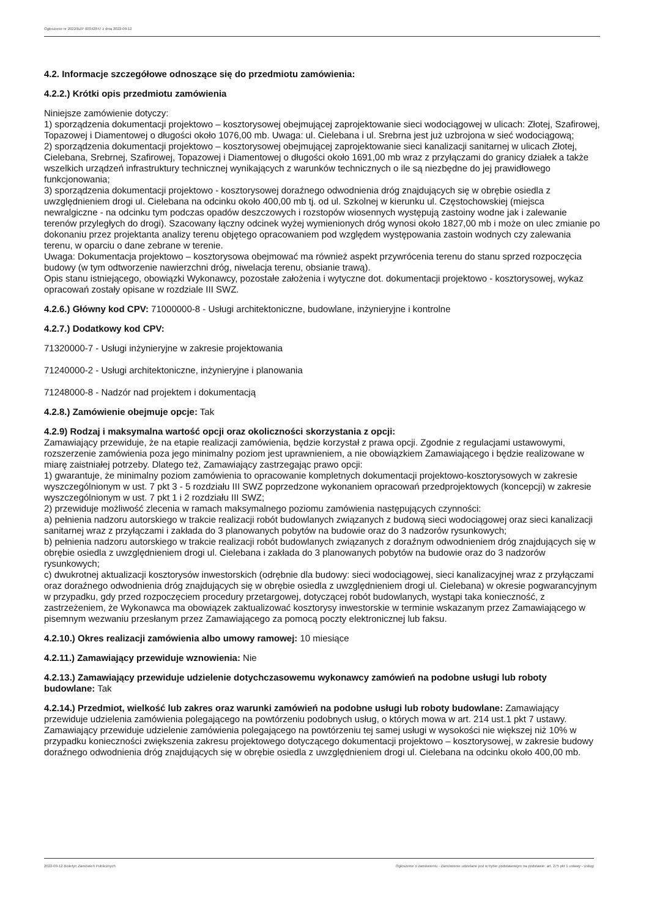Ogłoszenie nr 2022/BZP 00342847 z dnia 2022-09-12
4.2. Informacje szczegółowe odnoszące się do przedmiotu zamówienia:
4.2.2.) Krótki opis przedmiotu zamówienia
Niniejsze zamówienie dotyczy:
1) sporządzenia dokumentacji projektowo – kosztorysowej obejmującej zaprojektowanie sieci wodociągowej w ulicach: Złotej, Szafirowej, Topazowej i Diamentowej o długości około 1076,00 mb. Uwaga: ul. Cielebana i ul. Srebrna jest już uzbrojona w sieć wodociągową;
2) sporządzenia dokumentacji projektowo – kosztorysowej obejmującej zaprojektowanie sieci kanalizacji sanitarnej w ulicach Złotej, Cielebana, Srebrnej, Szafirowej, Topazowej i Diamentowej o długości około 1691,00 mb wraz z przyłączami do granicy działek a także wszelkich urządzeń infrastruktury technicznej wynikających z warunków technicznych o ile są niezbędne do jej prawidłowego funkcjonowania;
3) sporządzenia dokumentacji projektowo - kosztorysowej doraźnego odwodnienia dróg znajdujących się w obrębie osiedla z uwzględnieniem drogi ul. Cielebana na odcinku około 400,00 mb tj. od ul. Szkolnej w kierunku ul. Częstochowskiej (miejsca newralgiczne - na odcinku tym podczas opadów deszczowych i rozstopów wiosennych występują zastoiny wodne jak i zalewanie terenów przyległych do drogi). Szacowany łączny odcinek wyżej wymienionych dróg wynosi około 1827,00 mb i może on ulec zmianie po dokonaniu przez projektanta analizy terenu objętego opracowaniem pod względem występowania zastoin wodnych czy zalewania terenu, w oparciu o dane zebrane w terenie.
Uwaga: Dokumentacja projektowo – kosztorysowa obejmować ma również aspekt przywrócenia terenu do stanu sprzed rozpoczęcia budowy (w tym odtworzenie nawierzchni dróg, niwelacja terenu, obsianie trawą).
Opis stanu istniejącego, obowiązki Wykonawcy, pozostałe założenia i wytyczne dot. dokumentacji projektowo - kosztorysowej, wykaz opracowań zostały opisane w rozdziale III SWZ.
4.2.6.) Główny kod CPV: 71000000-8 - Usługi architektoniczne, budowlane, inżynieryjne i kontrolne
4.2.7.) Dodatkowy kod CPV:
71320000-7 - Usługi inżynieryjne w zakresie projektowania
71240000-2 - Usługi architektoniczne, inżynieryjne i planowania
71248000-8 - Nadzór nad projektem i dokumentacją
4.2.8.) Zamówienie obejmuje opcje: Tak
4.2.9) Rodzaj i maksymalna wartość opcji oraz okoliczności skorzystania z opcji:
Zamawiający przewiduje, że na etapie realizacji zamówienia, będzie korzystał z prawa opcji. Zgodnie z regulacjami ustawowymi, rozszerzenie zamówienia poza jego minimalny poziom jest uprawnieniem, a nie obowiązkiem Zamawiającego i będzie realizowane w miarę zaistniałej potrzeby. Dlatego też, Zamawiający zastrzegając prawo opcji:
1) gwarantuje, że minimalny poziom zamówienia to opracowanie kompletnych dokumentacji projektowo-kosztorysowych w zakresie wyszczególnionym w ust. 7 pkt 3 - 5 rozdziału III SWZ poprzedzone wykonaniem opracowań przedprojektowych (koncepcji) w zakresie wyszczególnionym w ust. 7 pkt 1 i 2 rozdziału III SWZ;
2) przewiduje możliwość zlecenia w ramach maksymalnego poziomu zamówienia następujących czynności:
a) pełnienia nadzoru autorskiego w trakcie realizacji robót budowlanych związanych z budową sieci wodociągowej oraz sieci kanalizacji sanitarnej wraz z przyłączami i zakłada do 3 planowanych pobytów na budowie oraz do 3 nadzorów rysunkowych;
b) pełnienia nadzoru autorskiego w trakcie realizacji robót budowlanych związanych z doraźnym odwodnieniem dróg znajdujących się w obrębie osiedla z uwzględnieniem drogi ul. Cielebana i zakłada do 3 planowanych pobytów na budowie oraz do 3 nadzorów rysunkowych;
c) dwukrotnej aktualizacji kosztorysów inwestorskich (odrębnie dla budowy: sieci wodociągowej, sieci kanalizacyjnej wraz z przyłączami oraz doraźnego odwodnienia dróg znajdujących się w obrębie osiedla z uwzględnieniem drogi ul. Cielebana) w okresie pogwarancyjnym w przypadku, gdy przed rozpoczęciem procedury przetargowej, dotyczącej robót budowlanych, wystąpi taka konieczność, z zastrzeżeniem, że Wykonawca ma obowiązek zaktualizować kosztorysy inwestorskie w terminie wskazanym przez Zamawiającego w pisemnym wezwaniu przesłanym przez Zamawiającego za pomocą poczty elektronicznej lub faksu.
4.2.10.) Okres realizacji zamówienia albo umowy ramowej: 10 miesiące
4.2.11.) Zamawiający przewiduje wznowienia: Nie
4.2.13.) Zamawiający przewiduje udzielenie dotychczasowemu wykonawcy zamówień na podobne usługi lub roboty budowlane: Tak
4.2.14.) Przedmiot, wielkość lub zakres oraz warunki zamówień na podobne usługi lub roboty budowlane: Zamawiający przewiduje udzielenia zamówienia polegającego na powtórzeniu podobnych usług, o których mowa w art. 214 ust.1 pkt 7 ustawy. Zamawiający przewiduje udzielenie zamówienia polegającego na powtórzeniu tej samej usługi w wysokości nie większej niż 10% w przypadku konieczności zwiększenia zakresu projektowego dotyczącego dokumentacji projektowo – kosztorysowej, w zakresie budowy doraźnego odwodnienia dróg znajdujących się w obrębie osiedla z uwzględnieniem drogi ul. Cielebana na odcinku około 400,00 mb.
2022-09-12 Biuletyn Zamówień Publicznych Ogłoszenie o zamówieniu - Zamówienie udzielane jest w trybie podstawowym na podstawie: art. 275 pkt 1 ustawy - Usługi